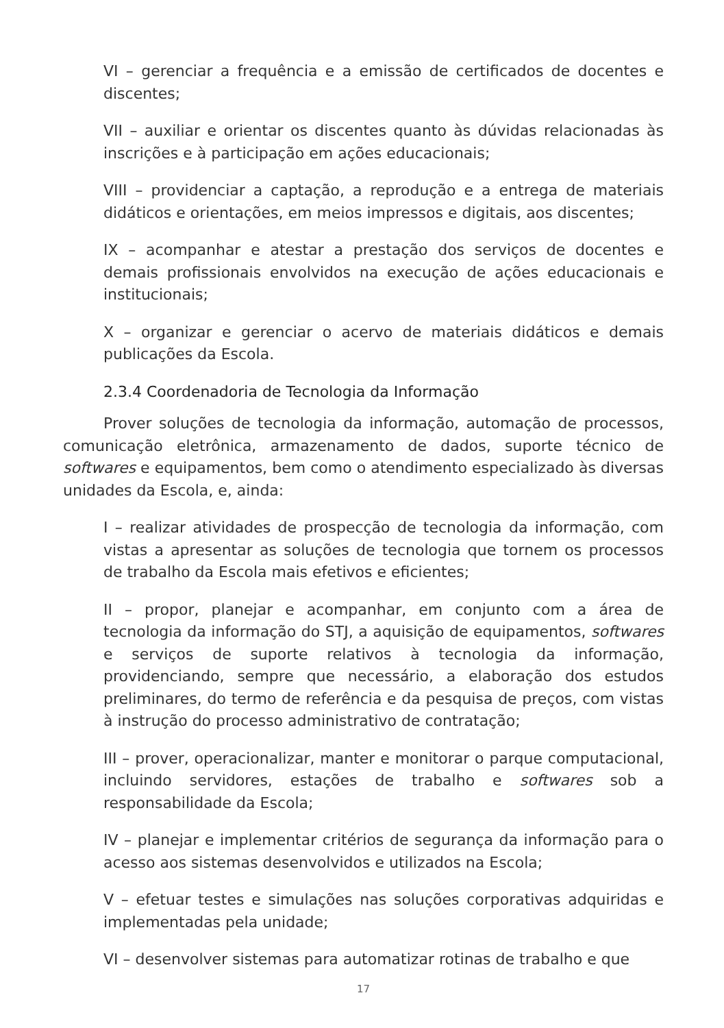VI – gerenciar a frequência e a emissão de certificados de docentes e discentes;
VII – auxiliar e orientar os discentes quanto às dúvidas relacionadas às inscrições e à participação em ações educacionais;
VIII – providenciar a captação, a reprodução e a entrega de materiais didáticos e orientações, em meios impressos e digitais, aos discentes;
IX – acompanhar e atestar a prestação dos serviços de docentes e demais profissionais envolvidos na execução de ações educacionais e institucionais;
X – organizar e gerenciar o acervo de materiais didáticos e demais publicações da Escola.
2.3.4 Coordenadoria de Tecnologia da Informação
Prover soluções de tecnologia da informação, automação de processos, comunicação eletrônica, armazenamento de dados, suporte técnico de softwares e equipamentos, bem como o atendimento especializado às diversas unidades da Escola, e, ainda:
I – realizar atividades de prospecção de tecnologia da informação, com vistas a apresentar as soluções de tecnologia que tornem os processos de trabalho da Escola mais efetivos e eficientes;
II – propor, planejar e acompanhar, em conjunto com a área de tecnologia da informação do STJ, a aquisição de equipamentos, softwares e serviços de suporte relativos à tecnologia da informação, providenciando, sempre que necessário, a elaboração dos estudos preliminares, do termo de referência e da pesquisa de preços, com vistas à instrução do processo administrativo de contratação;
III – prover, operacionalizar, manter e monitorar o parque computacional, incluindo servidores, estações de trabalho e softwares sob a responsabilidade da Escola;
IV – planejar e implementar critérios de segurança da informação para o acesso aos sistemas desenvolvidos e utilizados na Escola;
V – efetuar testes e simulações nas soluções corporativas adquiridas e implementadas pela unidade;
VI – desenvolver sistemas para automatizar rotinas de trabalho e que
17